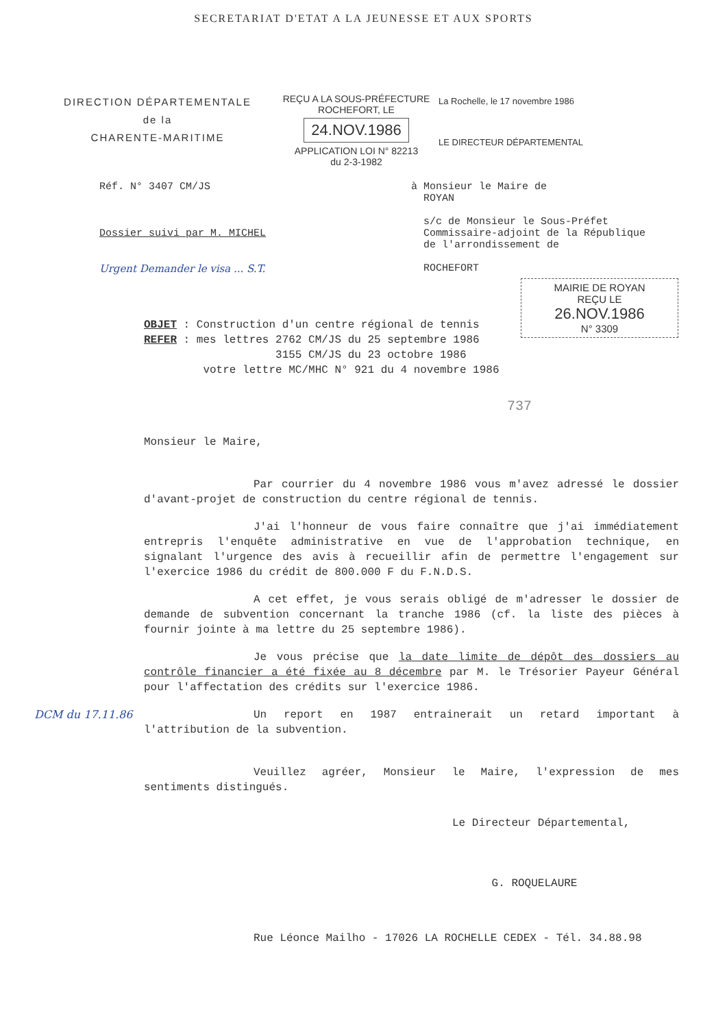SECRETARIAT D'ETAT A LA JEUNESSE ET AUX SPORTS
DIRECTION DÉPARTEMENTALE
de la
CHARENTE-MARITIME
REÇU A LA SOUS-PRÉFECTURE
ROCHEFORT, LE
24.NOV.1986
APPLICATION LOI N° 82213
du 2-3-1982
La Rochelle, le 17 novembre 1986
LE DIRECTEUR DÉPARTEMENTAL
Réf. N° 3407 CM/JS
Dossier suivi par M. MICHEL
Urgent Demander le visa ... S.T.
à Monsieur le Maire de
ROYAN
s/c de Monsieur le Sous-Préfet
Commissaire-adjoint de la République
de l'arrondissement de
ROCHEFORT
MAIRIE DE ROYAN
REÇU LE
26.NOV.1986
N° 3309
OBJET : Construction d'un centre régional de tennis
REFER : mes lettres 2762 CM/JS du 25 septembre 1986
3155 CM/JS du 23 octobre 1986
votre lettre MC/MHC N° 921 du 4 novembre 1986
737
Monsieur le Maire,
Par courrier du 4 novembre 1986 vous m'avez adressé le dossier d'avant-projet de construction du centre régional de tennis.
J'ai l'honneur de vous faire connaître que j'ai immédiatement entrepris l'enquête administrative en vue de l'approbation technique, en signalant l'urgence des avis à recueillir afin de permettre l'engagement sur l'exercice 1986 du crédit de 800.000 F du F.N.D.S.
A cet effet, je vous serais obligé de m'adresser le dossier de demande de subvention concernant la tranche 1986 (cf. la liste des pièces à fournir jointe à ma lettre du 25 septembre 1986).
Je vous précise que la date limite de dépôt des dossiers au contrôle financier a été fixée au 8 décembre par M. le Trésorier Payeur Général pour l'affectation des crédits sur l'exercice 1986.
DCM du 17.11.86
Un report en 1987 entrainerait un retard important à l'attribution de la subvention.
Veuillez agréer, Monsieur le Maire, l'expression de mes sentiments distingués.
Le Directeur Départemental,
G. ROQUELAURE
Rue Léonce Mailho - 17026 LA ROCHELLE CEDEX - Tél. 34.88.98